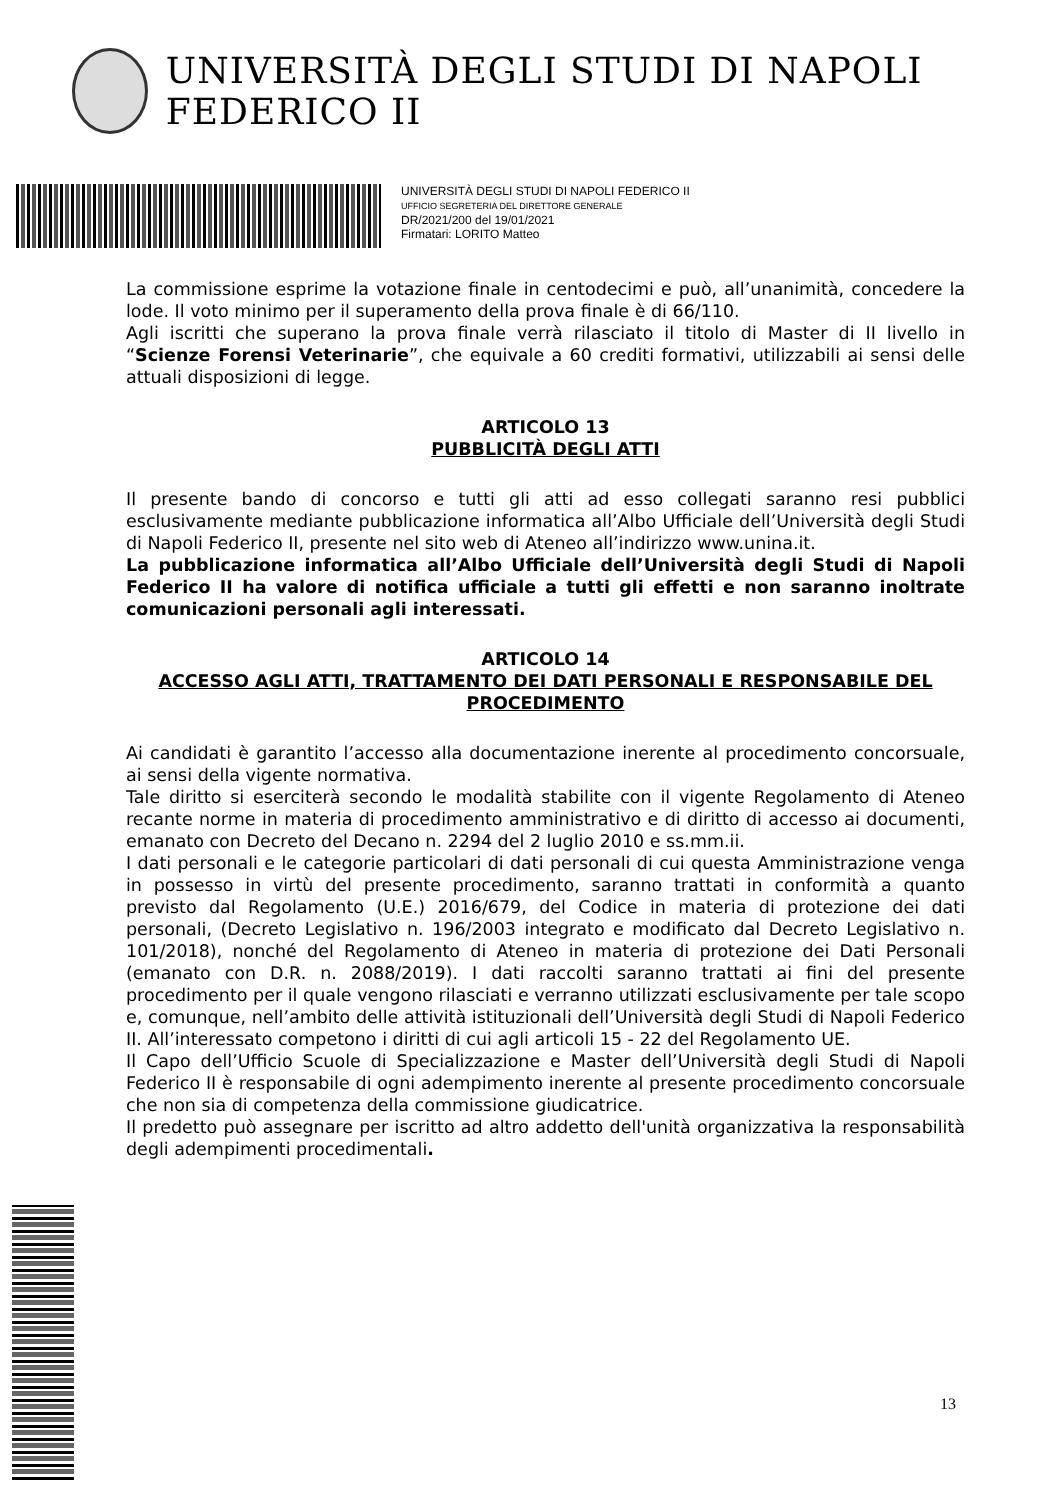UNIVERSITÀ DEGLI STUDI DI NAPOLI FEDERICO II
UNIVERSITÀ DEGLI STUDI DI NAPOLI FEDERICO II
UFFICIO SEGRETERIA DEL DIRETTORE GENERALE
DR/2021/200 del 19/01/2021
Firmatari: LORITO Matteo
La commissione esprime la votazione finale in centodecimi e può, all’unanimità, concedere la lode. Il voto minimo per il superamento della prova finale è di 66/110.
Agli iscritti che superano la prova finale verrà rilasciato il titolo di Master di II livello in “Scienze Forensi Veterinarie”, che equivale a 60 crediti formativi, utilizzabili ai sensi delle attuali disposizioni di legge.
ARTICOLO 13
PUBBLICITÀ DEGLI ATTI
Il presente bando di concorso e tutti gli atti ad esso collegati saranno resi pubblici esclusivamente mediante pubblicazione informatica all’Albo Ufficiale dell’Università degli Studi di Napoli Federico II, presente nel sito web di Ateneo all’indirizzo www.unina.it.
La pubblicazione informatica all’Albo Ufficiale dell’Università degli Studi di Napoli Federico II ha valore di notifica ufficiale a tutti gli effetti e non saranno inoltrate comunicazioni personali agli interessati.
ARTICOLO 14
ACCESSO AGLI ATTI, TRATTAMENTO DEI DATI PERSONALI E RESPONSABILE DEL PROCEDIMENTO
Ai candidati è garantito l’accesso alla documentazione inerente al procedimento concorsuale, ai sensi della vigente normativa.
Tale diritto si eserciterà secondo le modalità stabilite con il vigente Regolamento di Ateneo recante norme in materia di procedimento amministrativo e di diritto di accesso ai documenti, emanato con Decreto del Decano n. 2294 del 2 luglio 2010 e ss.mm.ii.
I dati personali e le categorie particolari di dati personali di cui questa Amministrazione venga in possesso in virtù del presente procedimento, saranno trattati in conformità a quanto previsto dal Regolamento (U.E.) 2016/679, del Codice in materia di protezione dei dati personali, (Decreto Legislativo n. 196/2003 integrato e modificato dal Decreto Legislativo n. 101/2018), nonché del Regolamento di Ateneo in materia di protezione dei Dati Personali (emanato con D.R. n. 2088/2019). I dati raccolti saranno trattati ai fini del presente procedimento per il quale vengono rilasciati e verranno utilizzati esclusivamente per tale scopo e, comunque, nell’ambito delle attività istituzionali dell’Università degli Studi di Napoli Federico II. All’interessato competono i diritti di cui agli articoli 15 - 22 del Regolamento UE.
Il Capo dell’Ufficio Scuole di Specializzazione e Master dell’Università degli Studi di Napoli Federico II è responsabile di ogni adempimento inerente al presente procedimento concorsuale che non sia di competenza della commissione giudicatrice.
Il predetto può assegnare per iscritto ad altro addetto dell'unità organizzativa la responsabilità degli adempimenti procedimentali.
13